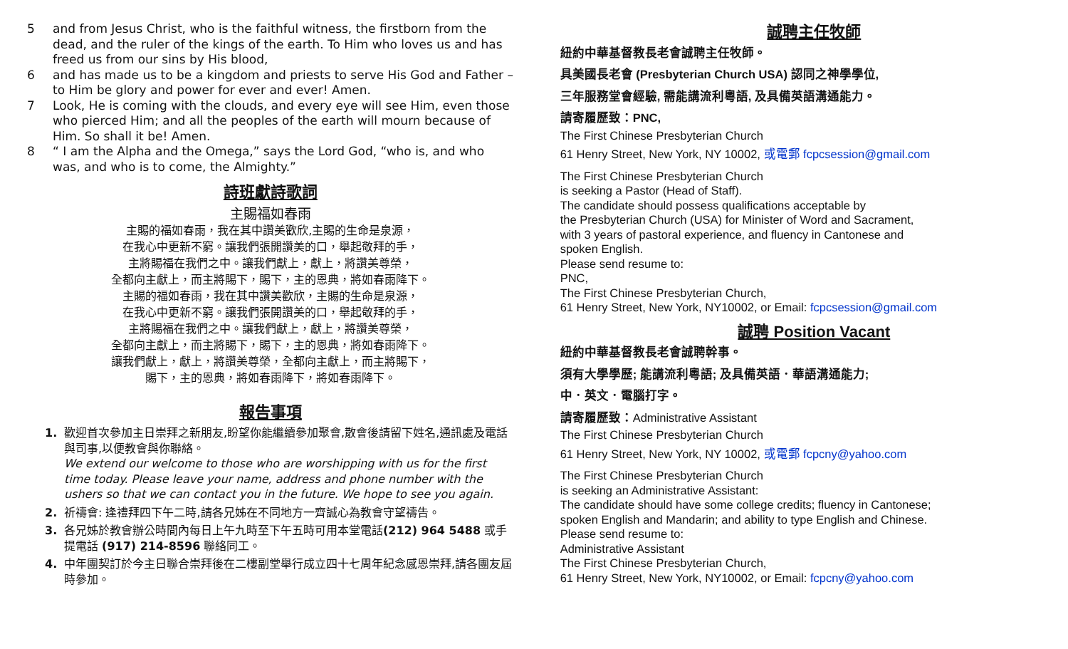5 and from Jesus Christ, who is the faithful witness, the firstborn from the dead, and the ruler of the kings of the earth. To Him who loves us and has freed us from our sins by His blood,
6 and has made us to be a kingdom and priests to serve His God and Father – to Him be glory and power for ever and ever! Amen.
7 Look, He is coming with the clouds, and every eye will see Him, even those who pierced Him; and all the peoples of the earth will mourn because of Him. So shall it be! Amen.
8 “ I am the Alpha and the Omega,” says the Lord God, “who is, and who was, and who is to come, the Almighty.”
詩班獻詩歌詞
主賜福如春雨
主賜的福如春雨，我在其中讚美歡欣,主賜的生命是泉源，
在我心中更新不窮。讓我們張開讚美的口，舉起敬拜的手，
主將賜福在我們之中。讓我們獻上，獻上，將讚美尊榮，
全都向主獻上，而主將賜下，賜下，主的恩典，將如春雨降下。
主賜的福如春雨，我在其中讚美歡欣，主賜的生命是泉源，
在我心中更新不窮。讓我們張開讚美的口，舉起敬拜的手，
主將賜福在我們之中。讓我們獻上，獻上，將讚美尊榮，
全都向主獻上，而主將賜下，賜下，主的恩典，將如春雨降下。
讓我們獻上，獻上，將讚美尊榮，全都向主獻上，而主將賜下，
賜下，主的恩典，將如春雨降下，將如春雨降下。
報告事項
1. 歡迎首次參加主日崇拜之新朋友,盼望你能繼續參加聚會,散會後請留下姓名,通訊處及電話與司事,以便教會與你聯絡。
We extend our welcome to those who are worshipping with us for the first time today. Please leave your name, address and phone number with the ushers so that we can contact you in the future. We hope to see you again.
2. 祈禱會: 逢禮拜四下午二時,請各兄姊在不同地方一齊誠心為教會守望禱告。
3. 各兄姊於教會辦公時間內每日上午九時至下午五時可用本堂電話(212) 964 5488 或手提電話 (917) 214-8596 聯絡同工。
4. 中年團契訂於今主日聯合崇拜後在二樓副堂舉行成立四十七周年紀念感恩崇拜,請各團友屆時參加。
誠聘主任牧師
紐約中華基督教長老會誠聘主任牧師。
具美國長老會 (Presbyterian Church USA) 認同之神學學位,
三年服務堂會經驗, 需能講流利粵語, 及具備英語溝通能力。
請寄履歷致：PNC,
The First Chinese Presbyterian Church
61 Henry Street, New York, NY 10002, 或電郵 fcpcsession@gmail.com
The First Chinese Presbyterian Church
is seeking a Pastor (Head of Staff).
The candidate should possess qualifications acceptable by
the Presbyterian Church (USA) for Minister of Word and Sacrament,
with 3 years of pastoral experience, and fluency in Cantonese and
spoken English.
Please send resume to:
PNC,
The First Chinese Presbyterian Church,
61 Henry Street, New York, NY10002, or Email: fcpcsession@gmail.com
誠聘 Position Vacant
紐約中華基督教長老會誠聘幹事。
須有大學學歷; 能講流利粵語; 及具備英語．華語溝通能力;
中．英文．電腦打字。
請寄履歷致：Administrative Assistant
The First Chinese Presbyterian Church
61 Henry Street, New York, NY 10002, 或電郵 fcpcny@yahoo.com
The First Chinese Presbyterian Church
is seeking an Administrative Assistant:
The candidate should have some college credits; fluency in Cantonese;
spoken English and Mandarin; and ability to type English and Chinese.
Please send resume to:
Administrative Assistant
The First Chinese Presbyterian Church,
61 Henry Street, New York, NY10002, or Email: fcpcny@yahoo.com